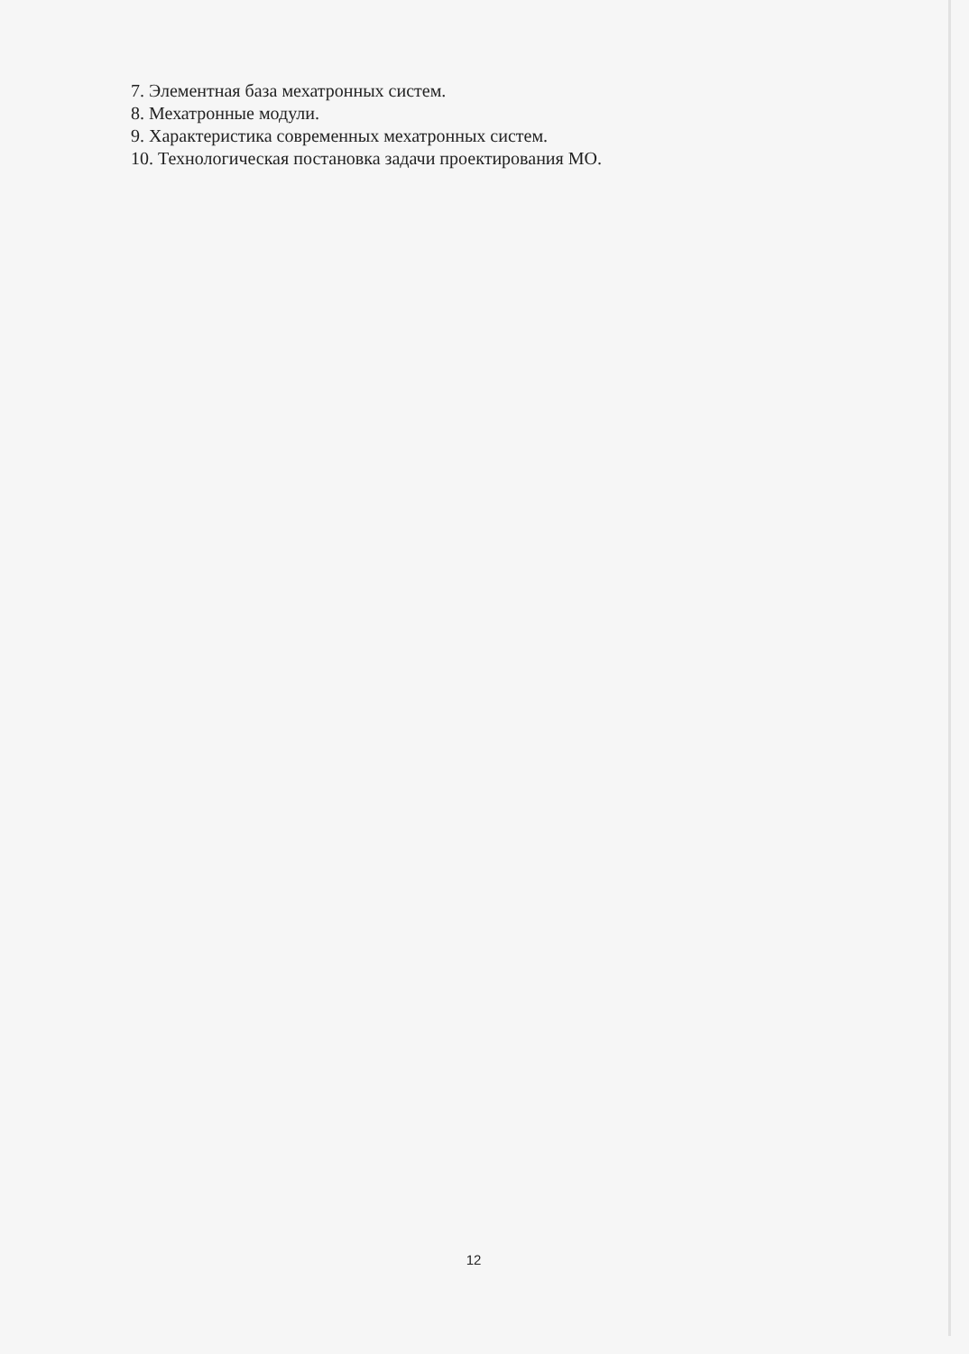7. Элементная база мехатронных систем.
8. Мехатронные модули.
9. Характеристика современных мехатронных систем.
10. Технологическая постановка задачи проектирования МО.
12